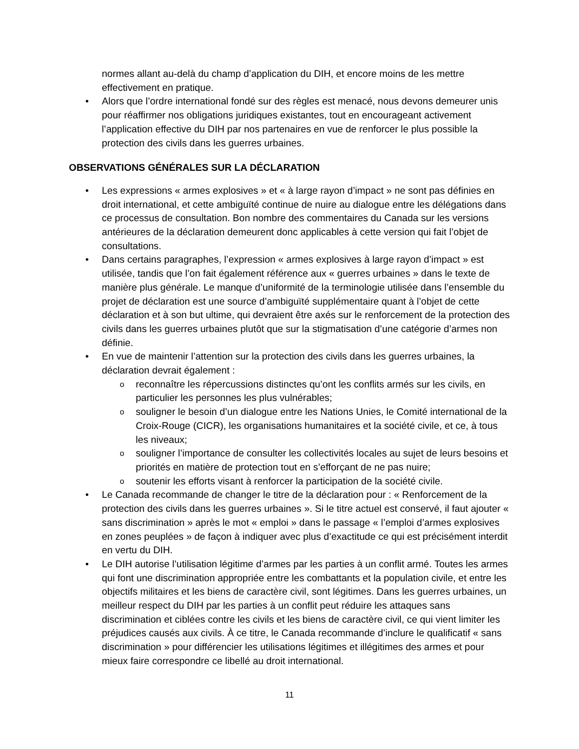normes allant au-delà du champ d’application du DIH, et encore moins de les mettre effectivement en pratique.
Alors que l’ordre international fondé sur des règles est menacé, nous devons demeurer unis pour réaffirmer nos obligations juridiques existantes, tout en encourageant activement l’application effective du DIH par nos partenaires en vue de renforcer le plus possible la protection des civils dans les guerres urbaines.
OBSERVATIONS GÉNÉRALES SUR LA DÉCLARATION
Les expressions « armes explosives » et « à large rayon d’impact » ne sont pas définies en droit international, et cette ambiguïté continue de nuire au dialogue entre les délégations dans ce processus de consultation. Bon nombre des commentaires du Canada sur les versions antérieures de la déclaration demeurent donc applicables à cette version qui fait l’objet de consultations.
Dans certains paragraphes, l’expression « armes explosives à large rayon d’impact » est utilisée, tandis que l’on fait également référence aux « guerres urbaines » dans le texte de manière plus générale. Le manque d’uniformité de la terminologie utilisée dans l’ensemble du projet de déclaration est une source d’ambiguïté supplémentaire quant à l’objet de cette déclaration et à son but ultime, qui devraient être axés sur le renforcement de la protection des civils dans les guerres urbaines plutôt que sur la stigmatisation d’une catégorie d’armes non définie.
En vue de maintenir l’attention sur la protection des civils dans les guerres urbaines, la déclaration devrait également :
reconnaître les répercussions distinctes qu’ont les conflits armés sur les civils, en particulier les personnes les plus vulnérables;
souligner le besoin d’un dialogue entre les Nations Unies, le Comité international de la Croix-Rouge (CICR), les organisations humanitaires et la société civile, et ce, à tous les niveaux;
souligner l’importance de consulter les collectivités locales au sujet de leurs besoins et priorités en matière de protection tout en s’efforçant de ne pas nuire;
soutenir les efforts visant à renforcer la participation de la société civile.
Le Canada recommande de changer le titre de la déclaration pour : « Renforcement de la protection des civils dans les guerres urbaines ». Si le titre actuel est conservé, il faut ajouter « sans discrimination » après le mot « emploi » dans le passage « l’emploi d’armes explosives en zones peuplées » de façon à indiquer avec plus d’exactitude ce qui est précisément interdit en vertu du DIH.
Le DIH autorise l’utilisation légitime d’armes par les parties à un conflit armé. Toutes les armes qui font une discrimination appropriée entre les combattants et la population civile, et entre les objectifs militaires et les biens de caractère civil, sont légitimes. Dans les guerres urbaines, un meilleur respect du DIH par les parties à un conflit peut réduire les attaques sans discrimination et ciblées contre les civils et les biens de caractère civil, ce qui vient limiter les préjudices causés aux civils. À ce titre, le Canada recommande d’inclure le qualificatif « sans discrimination » pour différencier les utilisations légitimes et illégitimes des armes et pour mieux faire correspondre ce libellé au droit international.
11